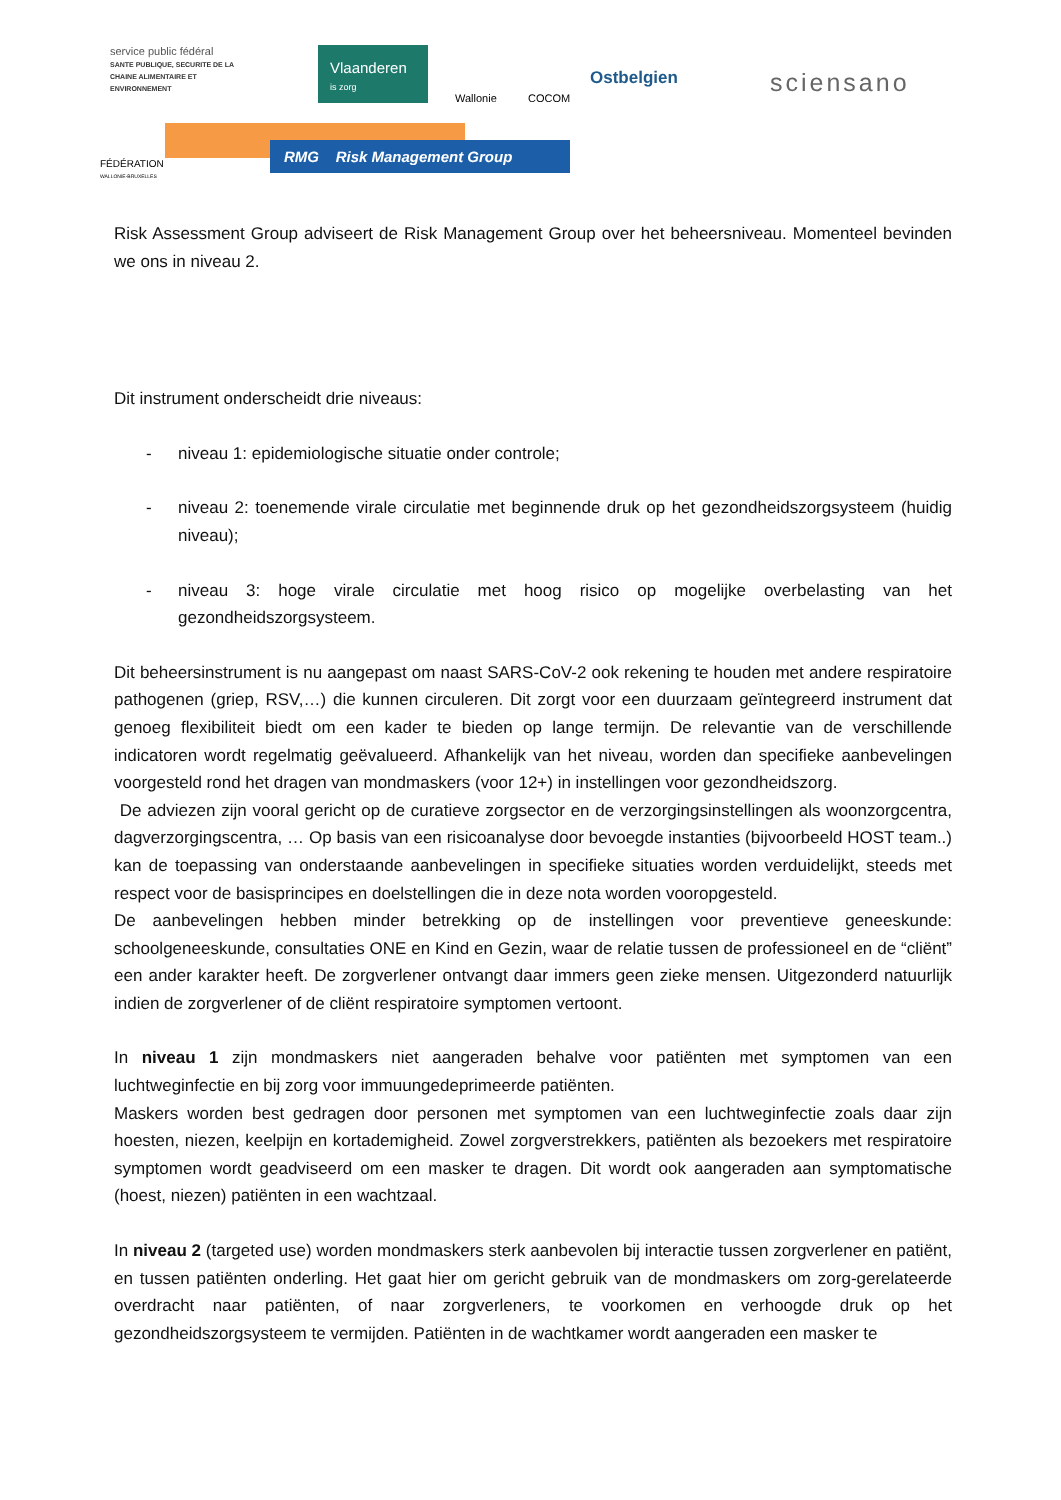service public fédéral
SANTE PUBLIQUE, SECURITE DE LA CHAINE ALIMENTAIRE ET ENVIRONNEMENT
Vlaanderen
is zorg
Wallonie COCOM
Ostbelgien sciensano
FÉDÉRATION
WALLONIE-BRUXELLES
RMG Risk Management Group
Risk Assessment Group adviseert de Risk Management Group over het beheersniveau. Momenteel bevinden we ons in niveau 2.
Dit instrument onderscheidt drie niveaus:
- niveau 1: epidemiologische situatie onder controle;
- niveau 2: toenemende virale circulatie met beginnende druk op het gezondheidszorgsysteem (huidig niveau);
- niveau 3: hoge virale circulatie met hoog risico op mogelijke overbelasting van het gezondheidszorgsysteem.
Dit beheersinstrument is nu aangepast om naast SARS-CoV-2 ook rekening te houden met andere respiratoire pathogenen (griep, RSV,…) die kunnen circuleren. Dit zorgt voor een duurzaam geïntegreerd instrument dat genoeg flexibiliteit biedt om een kader te bieden op lange termijn. De relevantie van de verschillende indicatoren wordt regelmatig geëvalueerd. Afhankelijk van het niveau, worden dan specifieke aanbevelingen voorgesteld rond het dragen van mondmaskers (voor 12+) in instellingen voor gezondheidszorg.
De adviezen zijn vooral gericht op de curatieve zorgsector en de verzorgingsinstellingen als woonzorgcentra, dagverzorgingscentra, … Op basis van een risicoanalyse door bevoegde instanties (bijvoorbeeld HOST team..) kan de toepassing van onderstaande aanbevelingen in specifieke situaties worden verduidelijkt, steeds met respect voor de basisprincipes en doelstellingen die in deze nota worden vooropgesteld.
De aanbevelingen hebben minder betrekking op de instellingen voor preventieve geneeskunde: schoolgeneeskunde, consultaties ONE en Kind en Gezin, waar de relatie tussen de professioneel en de “cliënt” een ander karakter heeft. De zorgverlener ontvangt daar immers geen zieke mensen. Uitgezonderd natuurlijk indien de zorgverlener of de cliënt respiratoire symptomen vertoont.
In niveau 1 zijn mondmaskers niet aangeraden behalve voor patiënten met symptomen van een luchtweginfectie en bij zorg voor immuungedeprimeerde patiënten.
Maskers worden best gedragen door personen met symptomen van een luchtweginfectie zoals daar zijn hoesten, niezen, keelpijn en kortademigheid. Zowel zorgverstrekkers, patiënten als bezoekers met respiratoire symptomen wordt geadviseerd om een masker te dragen. Dit wordt ook aangeraden aan symptomatische (hoest, niezen) patiënten in een wachtzaal.
In niveau 2 (targeted use) worden mondmaskers sterk aanbevolen bij interactie tussen zorgverlener en patiënt, en tussen patiënten onderling. Het gaat hier om gericht gebruik van de mondmaskers om zorg-gerelateerde overdracht naar patiënten, of naar zorgverleners, te voorkomen en verhoogde druk op het gezondheidszorgsysteem te vermijden. Patiënten in de wachtkamer wordt aangeraden een masker te